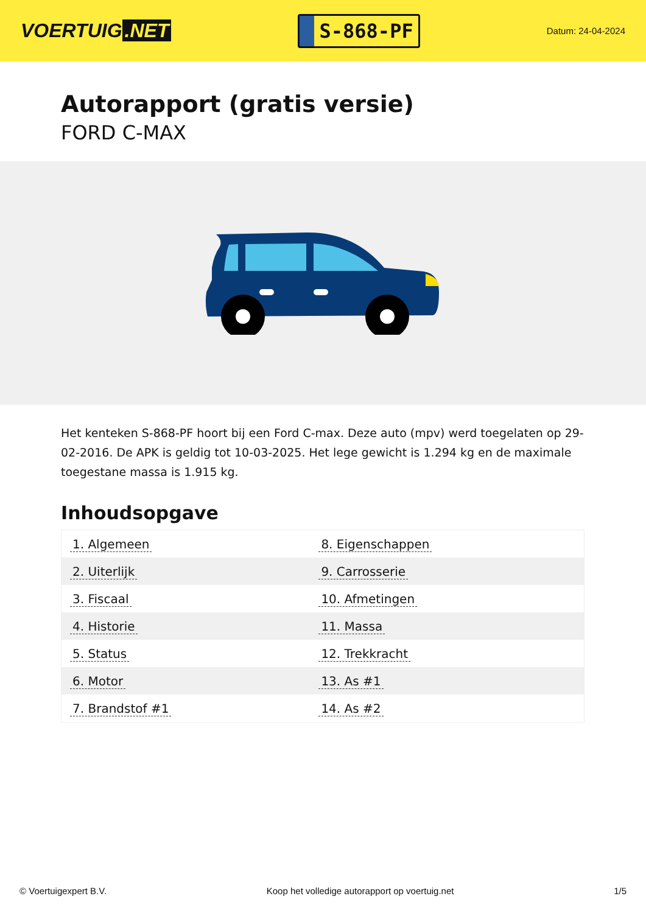VOERTUIG.NET
S-868-PF
Datum: 24-04-2024
Autorapport (gratis versie)
FORD C-MAX
Het kenteken S-868-PF hoort bij een Ford C-max. Deze auto (mpv) werd toegelaten op 29-02-2016. De APK is geldig tot 10-03-2025. Het lege gewicht is 1.294 kg en de maximale toegestane massa is 1.915 kg.
Inhoudsopgave
| 1. Algemeen | 8. Eigenschappen |
| 2. Uiterlijk | 9. Carrosserie |
| 3. Fiscaal | 10. Afmetingen |
| 4. Historie | 11. Massa |
| 5. Status | 12. Trekkracht |
| 6. Motor | 13. As #1 |
| 7. Brandstof #1 | 14. As #2 |
© Voertuigexpert B.V. Koop het volledige autorapport op voertuig.net 1/5